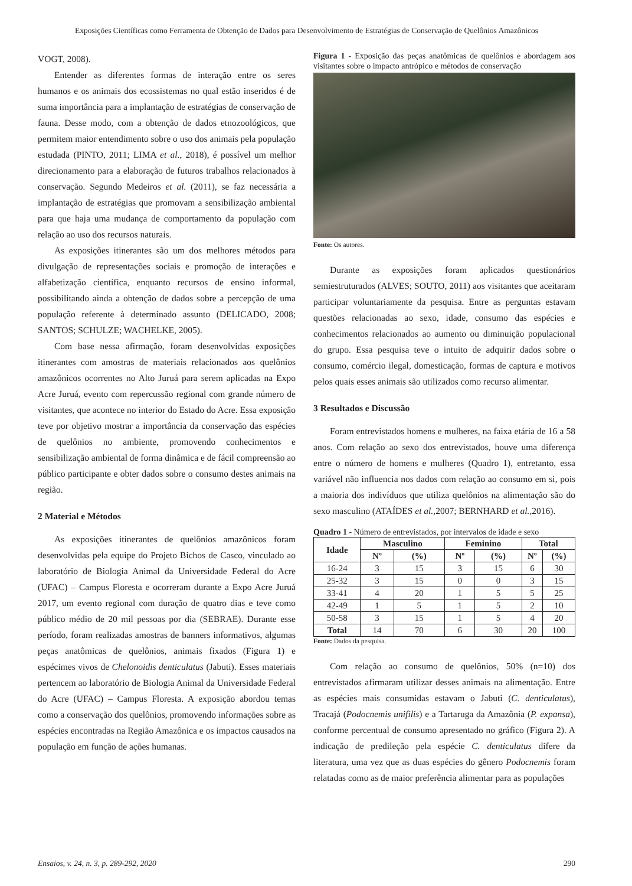Exposições Científicas como Ferramenta de Obtenção de Dados para Desenvolvimento de Estratégias de Conservação de Quelônios Amazônicos
VOGT, 2008).
Entender as diferentes formas de interação entre os seres humanos e os animais dos ecossistemas no qual estão inseridos é de suma importância para a implantação de estratégias de conservação de fauna. Desse modo, com a obtenção de dados etnozoológicos, que permitem maior entendimento sobre o uso dos animais pela população estudada (PINTO, 2011; LIMA et al., 2018), é possível um melhor direcionamento para a elaboração de futuros trabalhos relacionados à conservação. Segundo Medeiros et al. (2011), se faz necessária a implantação de estratégias que promovam a sensibilização ambiental para que haja uma mudança de comportamento da população com relação ao uso dos recursos naturais.
As exposições itinerantes são um dos melhores métodos para divulgação de representações sociais e promoção de interações e alfabetização científica, enquanto recursos de ensino informal, possibilitando ainda a obtenção de dados sobre a percepção de uma população referente à determinado assunto (DELICADO, 2008; SANTOS; SCHULZE; WACHELKE, 2005).
Com base nessa afirmação, foram desenvolvidas exposições itinerantes com amostras de materiais relacionados aos quelônios amazônicos ocorrentes no Alto Juruá para serem aplicadas na Expo Acre Juruá, evento com repercussão regional com grande número de visitantes, que acontece no interior do Estado do Acre. Essa exposição teve por objetivo mostrar a importância da conservação das espécies de quelônios no ambiente, promovendo conhecimentos e sensibilização ambiental de forma dinâmica e de fácil compreensão ao público participante e obter dados sobre o consumo destes animais na região.
2 Material e Métodos
As exposições itinerantes de quelônios amazônicos foram desenvolvidas pela equipe do Projeto Bichos de Casco, vinculado ao laboratório de Biologia Animal da Universidade Federal do Acre (UFAC) – Campus Floresta e ocorreram durante a Expo Acre Juruá 2017, um evento regional com duração de quatro dias e teve como público médio de 20 mil pessoas por dia (SEBRAE). Durante esse período, foram realizadas amostras de banners informativos, algumas peças anatômicas de quelônios, animais fixados (Figura 1) e espécimes vivos de Chelonoidis denticulatus (Jabuti). Esses materiais pertencem ao laboratório de Biologia Animal da Universidade Federal do Acre (UFAC) – Campus Floresta. A exposição abordou temas como a conservação dos quelônios, promovendo informações sobre as espécies encontradas na Região Amazônica e os impactos causados na população em função de ações humanas.
Figura 1 - Exposição das peças anatômicas de quelônios e abordagem aos visitantes sobre o impacto antrópico e métodos de conservação
Fonte: Os autores.
Durante as exposições foram aplicados questionários semiestruturados (ALVES; SOUTO, 2011) aos visitantes que aceitaram participar voluntariamente da pesquisa. Entre as perguntas estavam questões relacionadas ao sexo, idade, consumo das espécies e conhecimentos relacionados ao aumento ou diminuição populacional do grupo. Essa pesquisa teve o intuito de adquirir dados sobre o consumo, comércio ilegal, domesticação, formas de captura e motivos pelos quais esses animais são utilizados como recurso alimentar.
3 Resultados e Discussão
Foram entrevistados homens e mulheres, na faixa etária de 16 a 58 anos. Com relação ao sexo dos entrevistados, houve uma diferença entre o número de homens e mulheres (Quadro 1), entretanto, essa variável não influencia nos dados com relação ao consumo em si, pois a maioria dos indivíduos que utiliza quelônios na alimentação são do sexo masculino (ATAÍDES et al., 2007; BERNHARD et al., 2016).
Quadro 1 - Número de entrevistados, por intervalos de idade e sexo
| Idade | Masculino | | Feminino | | Total | |
| --- | --- | --- | --- | --- | --- | --- |
| | Nº | (%) | Nº | (%) | Nº | (%) |
| 16-24 | 3 | 15 | 3 | 15 | 6 | 30 |
| 25-32 | 3 | 15 | 0 | 0 | 3 | 15 |
| 33-41 | 4 | 20 | 1 | 5 | 5 | 25 |
| 42-49 | 1 | 5 | 1 | 5 | 2 | 10 |
| 50-58 | 3 | 15 | 1 | 5 | 4 | 20 |
| Total | 14 | 70 | 6 | 30 | 20 | 100 |
Fonte: Dados da pesquisa.
Com relação ao consumo de quelônios, 50% (n=10) dos entrevistados afirmaram utilizar desses animais na alimentação. Entre as espécies mais consumidas estavam o Jabuti (C. denticulatus), Tracajá (Podocnemis unifilis) e a Tartaruga da Amazônia (P. expansa), conforme percentual de consumo apresentado no gráfico (Figura 2). A indicação de predileção pela espécie C. denticulatus difere da literatura, uma vez que as duas espécies do gênero Podocnemis foram relatadas como as de maior preferência alimentar para as populações
Ensaios, v. 24, n. 3, p. 289-292, 2020 290